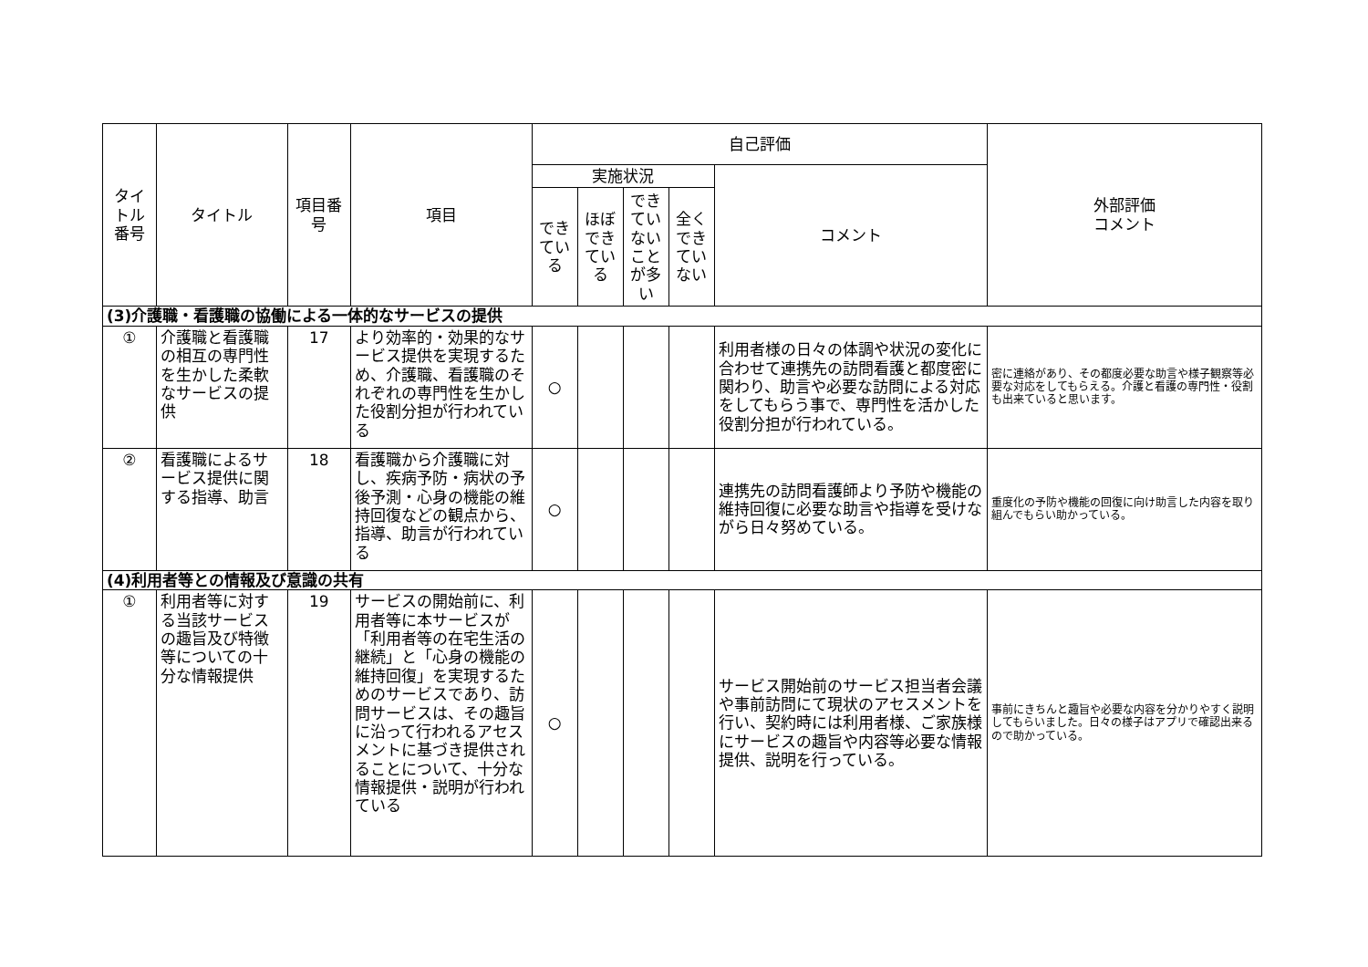| タイトル番号 | タイトル | 項目番号 | 項目 | 自己評価 | | | | | 外部評価 コメント |
| --- | --- | --- | --- | --- | --- | --- | --- | --- | --- |
| | | | | 実施状況 | | | | コメント | |
| | | | | できている | ほぼできている | できていないことが多い | 全くできていない | | |
| (3)介護職・看護職の協働による一体的なサービスの提供 | | | | | | | | | |
| ① | 介護職と看護職の相互の専門性を生かした柔軟なサービスの提供 | 17 | より効率的・効果的なサービス提供を実現するため、介護職、看護職のそれぞれの専門性を生かした役割分担が行われている | ○ | | | | 利用者様の日々の体調や状況の変化に合わせて連携先の訪問看護と都度密に関わり、助言や必要な訪問による対応をしてもらう事で、専門性を活かした役割分担が行われている。 | 密に連絡があり、その都度必要な助言や様子観察等必要な対応をしてもらえる。介護と看護の専門性・役割も出来ていると思います。 |
| ② | 看護職によるサービス提供に関する指導、助言 | 18 | 看護職から介護職に対し、疾病予防・病状の予後予測・心身の機能の維持回復などの観点から、指導、助言が行われている | ○ | | | | 連携先の訪問看護師より予防や機能の維持回復に必要な助言や指導を受けながら日々努めている。 | 重度化の予防や機能の回復に向け助言した内容を取り組んでもらい助かっている。 |
| (4)利用者等との情報及び意識の共有 | | | | | | | | | |
| ① | 利用者等に対する当該サービスの趣旨及び特徴等についての十分な情報提供 | 19 | サービスの開始前に、利用者等に本サービスが「利用者等の在宅生活の継続」と「心身の機能の維持回復」を実現するためのサービスであり、訪問サービスは、その趣旨に沿って行われるアセスメントに基づき提供されることについて、十分な情報提供・説明が行われている | ○ | | | | サービス開始前のサービス担当者会議や事前訪問にて現状のアセスメントを行い、契約時には利用者様、ご家族様にサービスの趣旨や内容等必要な情報提供、説明を行っている。 | 事前にきちんと趣旨や必要な内容を分かりやすく説明してもらいました。日々の様子はアプリで確認出来るので助かっている。 |